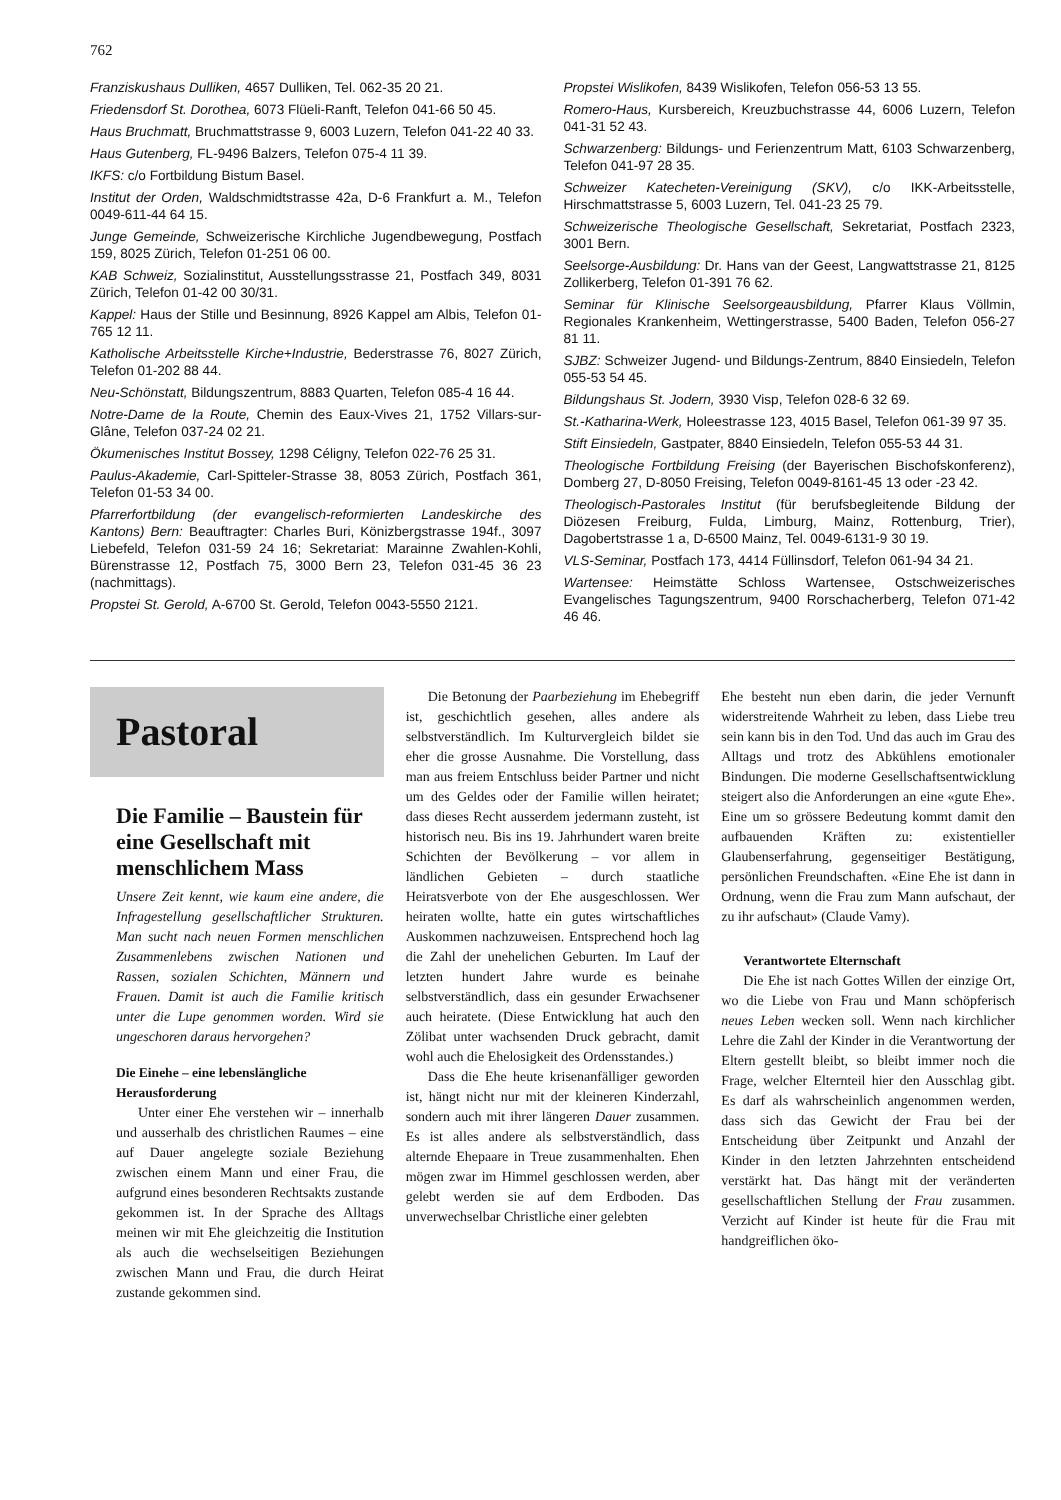762
Franziskushaus Dulliken, 4657 Dulliken, Tel. 062-35 20 21.
Friedensdorf St. Dorothea, 6073 Flüeli-Ranft, Telefon 041-66 50 45.
Haus Bruchmatt, Bruchmattstrasse 9, 6003 Luzern, Telefon 041-22 40 33.
Haus Gutenberg, FL-9496 Balzers, Telefon 075-4 11 39.
IKFS: c/o Fortbildung Bistum Basel.
Institut der Orden, Waldschmidtstrasse 42a, D-6 Frankfurt a. M., Telefon 0049-611-44 64 15.
Junge Gemeinde, Schweizerische Kirchliche Jugendbewegung, Postfach 159, 8025 Zürich, Telefon 01-251 06 00.
KAB Schweiz, Sozialinstitut, Ausstellungsstrasse 21, Postfach 349, 8031 Zürich, Telefon 01-42 00 30/31.
Kappel: Haus der Stille und Besinnung, 8926 Kappel am Albis, Telefon 01-765 12 11.
Katholische Arbeitsstelle Kirche+Industrie, Bederstrasse 76, 8027 Zürich, Telefon 01-202 88 44.
Neu-Schönstatt, Bildungszentrum, 8883 Quarten, Telefon 085-4 16 44.
Notre-Dame de la Route, Chemin des Eaux-Vives 21, 1752 Villars-sur-Glâne, Telefon 037-24 02 21.
Ökumenisches Institut Bossey, 1298 Céligny, Telefon 022-76 25 31.
Paulus-Akademie, Carl-Spitteler-Strasse 38, 8053 Zürich, Postfach 361, Telefon 01-53 34 00.
Pfarrerfortbildung (der evangelisch-reformierten Landeskirche des Kantons) Bern: Beauftragter: Charles Buri, Könizbergstrasse 194f., 3097 Liebefeld, Telefon 031-59 24 16; Sekretariat: Marainne Zwahlen-Kohli, Bürenstrasse 12, Postfach 75, 3000 Bern 23, Telefon 031-45 36 23 (nachmittags).
Propstei St. Gerold, A-6700 St. Gerold, Telefon 0043-5550 2121.
Propstei Wislikofen, 8439 Wislikofen, Telefon 056-53 13 55.
Romero-Haus, Kursbereich, Kreuzbuchstrasse 44, 6006 Luzern, Telefon 041-31 52 43.
Schwarzenberg: Bildungs- und Ferienzentrum Matt, 6103 Schwarzenberg, Telefon 041-97 28 35.
Schweizer Katecheten-Vereinigung (SKV), c/o IKK-Arbeitsstelle, Hirschmattstrasse 5, 6003 Luzern, Tel. 041-23 25 79.
Schweizerische Theologische Gesellschaft, Sekretariat, Postfach 2323, 3001 Bern.
Seelsorge-Ausbildung: Dr. Hans van der Geest, Langwattstrasse 21, 8125 Zollikerberg, Telefon 01-391 76 62.
Seminar für Klinische Seelsorgeausbildung, Pfarrer Klaus Völlmin, Regionales Krankenheim, Wettingerstrasse, 5400 Baden, Telefon 056-27 81 11.
SJBZ: Schweizer Jugend- und Bildungs-Zentrum, 8840 Einsiedeln, Telefon 055-53 54 45.
Bildungshaus St. Jodern, 3930 Visp, Telefon 028-6 32 69.
St.-Katharina-Werk, Holeestrasse 123, 4015 Basel, Telefon 061-39 97 35.
Stift Einsiedeln, Gastpater, 8840 Einsiedeln, Telefon 055-53 44 31.
Theologische Fortbildung Freising (der Bayerischen Bischofskonferenz), Domberg 27, D-8050 Freising, Telefon 0049-8161-45 13 oder -23 42.
Theologisch-Pastorales Institut (für berufsbegleitende Bildung der Diözesen Freiburg, Fulda, Limburg, Mainz, Rottenburg, Trier), Dagobertstrasse 1 a, D-6500 Mainz, Tel. 0049-6131-9 30 19.
VLS-Seminar, Postfach 173, 4414 Füllinsdorf, Telefon 061-94 34 21.
Wartensee: Heimstätte Schloss Wartensee, Ostschweizerisches Evangelisches Tagungszentrum, 9400 Rorschacherberg, Telefon 071-42 46 46.
Pastoral
Die Familie – Baustein für eine Gesellschaft mit menschlichem Mass
Unsere Zeit kennt, wie kaum eine andere, die Infragestellung gesellschaftlicher Strukturen. Man sucht nach neuen Formen menschlichen Zusammenlebens zwischen Nationen und Rassen, sozialen Schichten, Männern und Frauen. Damit ist auch die Familie kritisch unter die Lupe genommen worden. Wird sie ungeschoren daraus hervorgehen?
Die Einehe – eine lebenslängliche Herausforderung
Unter einer Ehe verstehen wir – innerhalb und ausserhalb des christlichen Raumes – eine auf Dauer angelegte soziale Beziehung zwischen einem Mann und einer Frau, die aufgrund eines besonderen Rechtsakts zustande gekommen ist. In der Sprache des Alltags meinen wir mit Ehe gleichzeitig die Institution als auch die wechselseitigen Beziehungen zwischen Mann und Frau, die durch Heirat zustande gekommen sind.
Die Betonung der Paarbeziehung im Ehebegriff ist, geschichtlich gesehen, alles andere als selbstverständlich. Im Kulturvergleich bildet sie eher die grosse Ausnahme. Die Vorstellung, dass man aus freiem Entschluss beider Partner und nicht um des Geldes oder der Familie willen heiratet; dass dieses Recht ausserdem jedermann zusteht, ist historisch neu. Bis ins 19. Jahrhundert waren breite Schichten der Bevölkerung – vor allem in ländlichen Gebieten – durch staatliche Heiratsverbote von der Ehe ausgeschlossen. Wer heiraten wollte, hatte ein gutes wirtschaftliches Auskommen nachzuweisen. Entsprechend hoch lag die Zahl der unehelichen Geburten. Im Lauf der letzten hundert Jahre wurde es beinahe selbstverständlich, dass ein gesunder Erwachsener auch heiratete. (Diese Entwicklung hat auch den Zölibat unter wachsenden Druck gebracht, damit wohl auch die Ehelosigkeit des Ordensstandes.)
Dass die Ehe heute krisenanfälliger geworden ist, hängt nicht nur mit der kleineren Kinderzahl, sondern auch mit ihrer längeren Dauer zusammen. Es ist alles andere als selbstverständlich, dass alternde Ehepaare in Treue zusammenhalten. Ehen mögen zwar im Himmel geschlossen werden, aber gelebt werden sie auf dem Erdboden. Das unverwechselbar Christliche einer gelebten
Ehe besteht nun eben darin, die jeder Vernunft widerstreitende Wahrheit zu leben, dass Liebe treu sein kann bis in den Tod. Und das auch im Grau des Alltags und trotz des Abkühlens emotionaler Bindungen. Die moderne Gesellschaftsentwicklung steigert also die Anforderungen an eine «gute Ehe». Eine um so grössere Bedeutung kommt damit den aufbauenden Kräften zu: existentieller Glaubenserfahrung, gegenseitiger Bestätigung, persönlichen Freundschaften. «Eine Ehe ist dann in Ordnung, wenn die Frau zum Mann aufschaut, der zu ihr aufschaut» (Claude Vamy).
Verantwortete Elternschaft
Die Ehe ist nach Gottes Willen der einzige Ort, wo die Liebe von Frau und Mann schöpferisch neues Leben wecken soll. Wenn nach kirchlicher Lehre die Zahl der Kinder in die Verantwortung der Eltern gestellt bleibt, so bleibt immer noch die Frage, welcher Elternteil hier den Ausschlag gibt. Es darf als wahrscheinlich angenommen werden, dass sich das Gewicht der Frau bei der Entscheidung über Zeitpunkt und Anzahl der Kinder in den letzten Jahrzehnten entscheidend verstärkt hat. Das hängt mit der veränderten gesellschaftlichen Stellung der Frau zusammen. Verzicht auf Kinder ist heute für die Frau mit handgreiflichen öko-